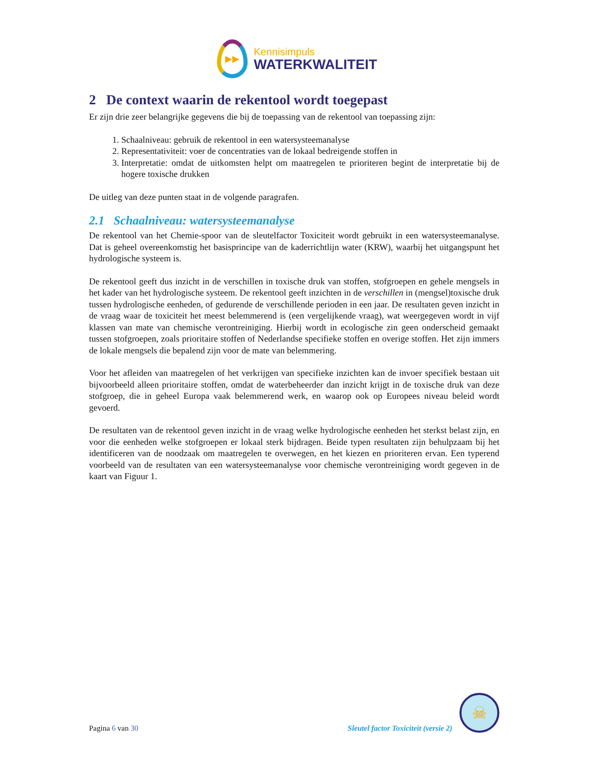▶▶
Kennisimpuls
WATERKWALITEIT
2 De context waarin de rekentool wordt toegepast
Er zijn drie zeer belangrijke gegevens die bij de toepassing van de rekentool van toepassing zijn:
1. Schaalniveau: gebruik de rekentool in een watersysteemanalyse
2. Representativiteit: voer de concentraties van de lokaal bedreigende stoffen in
3. Interpretatie: omdat de uitkomsten helpt om maatregelen te prioriteren begint de interpretatie bij de hogere toxische drukken
De uitleg van deze punten staat in de volgende paragrafen.
2.1 Schaalniveau: watersysteemanalyse
De rekentool van het Chemie-spoor van de sleutelfactor Toxiciteit wordt gebruikt in een watersysteemanalyse. Dat is geheel overeenkomstig het basisprincipe van de kaderrichtlijn water (KRW), waarbij het uitgangspunt het hydrologische systeem is.
De rekentool geeft dus inzicht in de verschillen in toxische druk van stoffen, stofgroepen en gehele mengsels in het kader van het hydrologische systeem. De rekentool geeft inzichten in de verschillen in (mengsel)toxische druk tussen hydrologische eenheden, of gedurende de verschillende perioden in een jaar. De resultaten geven inzicht in de vraag waar de toxiciteit het meest belemmerend is (een vergelijkende vraag), wat weergegeven wordt in vijf klassen van mate van chemische verontreiniging. Hierbij wordt in ecologische zin geen onderscheid gemaakt tussen stofgroepen, zoals prioritaire stoffen of Nederlandse specifieke stoffen en overige stoffen. Het zijn immers de lokale mengsels die bepalend zijn voor de mate van belemmering.
Voor het afleiden van maatregelen of het verkrijgen van specifieke inzichten kan de invoer specifiek bestaan uit bijvoorbeeld alleen prioritaire stoffen, omdat de waterbeheerder dan inzicht krijgt in de toxische druk van deze stofgroep, die in geheel Europa vaak belemmerend werk, en waarop ook op Europees niveau beleid wordt gevoerd.
De resultaten van de rekentool geven inzicht in de vraag welke hydrologische eenheden het sterkst belast zijn, en voor die eenheden welke stofgroepen er lokaal sterk bijdragen. Beide typen resultaten zijn behulpzaam bij het identificeren van de noodzaak om maatregelen te overwegen, en het kiezen en prioriteren ervan. Een typerend voorbeeld van de resultaten van een watersysteemanalyse voor chemische verontreiniging wordt gegeven in de kaart van Figuur 1.
Pagina 6 van 30
Sleutel factor Toxiciteit (versie 2)
☠